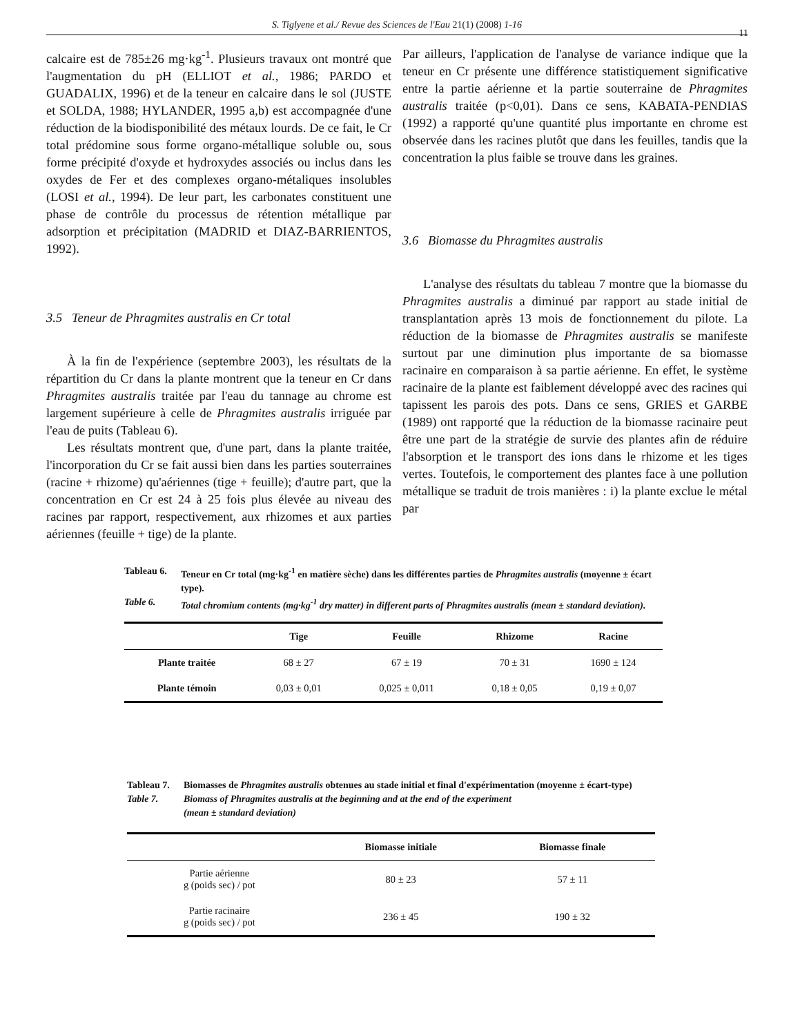S. Tiglyene et al./ Revue des Sciences de l'Eau 21(1) (2008) 1-16
11
calcaire est de 785±26 mg·kg<sup>-1</sup>. Plusieurs travaux ont montré que l'augmentation du pH (ELLIOT et al., 1986; PARDO et GUADALIX, 1996) et de la teneur en calcaire dans le sol (JUSTE et SOLDA, 1988; HYLANDER, 1995 a,b) est accompagnée d'une réduction de la biodisponibilité des métaux lourds. De ce fait, le Cr total prédomine sous forme organo-métallique soluble ou, sous forme précipité d'oxyde et hydroxydes associés ou inclus dans les oxydes de Fer et des complexes organo-métaliques insolubles (LOSI et al., 1994). De leur part, les carbonates constituent une phase de contrôle du processus de rétention métallique par adsorption et précipitation (MADRID et DIAZ-BARRIENTOS, 1992).
3.5 Teneur de Phragmites australis en Cr total
À la fin de l'expérience (septembre 2003), les résultats de la répartition du Cr dans la plante montrent que la teneur en Cr dans Phragmites australis traitée par l'eau du tannage au chrome est largement supérieure à celle de Phragmites australis irriguée par l'eau de puits (Tableau 6).
Les résultats montrent que, d'une part, dans la plante traitée, l'incorporation du Cr se fait aussi bien dans les parties souterraines (racine + rhizome) qu'aériennes (tige + feuille); d'autre part, que la concentration en Cr est 24 à 25 fois plus élevée au niveau des racines par rapport, respectivement, aux rhizomes et aux parties aériennes (feuille + tige) de la plante.
Par ailleurs, l'application de l'analyse de variance indique que la teneur en Cr présente une différence statistiquement significative entre la partie aérienne et la partie souterraine de Phragmites australis traitée (p<0,01). Dans ce sens, KABATA-PENDIAS (1992) a rapporté qu'une quantité plus importante en chrome est observée dans les racines plutôt que dans les feuilles, tandis que la concentration la plus faible se trouve dans les graines.
3.6 Biomasse du Phragmites australis
L'analyse des résultats du tableau 7 montre que la biomasse du Phragmites australis a diminué par rapport au stade initial de transplantation après 13 mois de fonctionnement du pilote. La réduction de la biomasse de Phragmites australis se manifeste surtout par une diminution plus importante de sa biomasse racinaire en comparaison à sa partie aérienne. En effet, le système racinaire de la plante est faiblement développé avec des racines qui tapissent les parois des pots. Dans ce sens, GRIES et GARBE (1989) ont rapporté que la réduction de la biomasse racinaire peut être une part de la stratégie de survie des plantes afin de réduire l'absorption et le transport des ions dans le rhizome et les tiges vertes. Toutefois, le comportement des plantes face à une pollution métallique se traduit de trois manières : i) la plante exclue le métal par
Tableau 6. Teneur en Cr total (mg·kg<sup>-1</sup> en matière sèche) dans les différentes parties de Phragmites australis (moyenne ± écart type).
Table 6. Total chromium contents (mg·kg<sup>-1</sup> dry matter) in different parts of Phragmites australis (mean ± standard deviation).
| | Tige | Feuille | Rhizome | Racine |
| --- | --- | --- | --- | --- |
| Plante traitée | 68 ± 27 | 67 ± 19 | 70 ± 31 | 1690 ± 124 |
| Plante témoin | 0,03 ± 0,01 | 0,025 ± 0,011 | 0,18 ± 0,05 | 0,19 ± 0,07 |
Tableau 7. Biomasses de Phragmites australis obtenues au stade initial et final d'expérimentation (moyenne ± écart-type)
Table 7. Biomass of Phragmites australis at the beginning and at the end of the experiment
(mean ± standard deviation)
| | Biomasse initiale | Biomasse finale |
| --- | --- | --- |
| Partie aérienne g (poids sec) / pot | 80 ± 23 | 57 ± 11 |
| Partie racinaire g (poids sec) / pot | 236 ± 45 | 190 ± 32 |